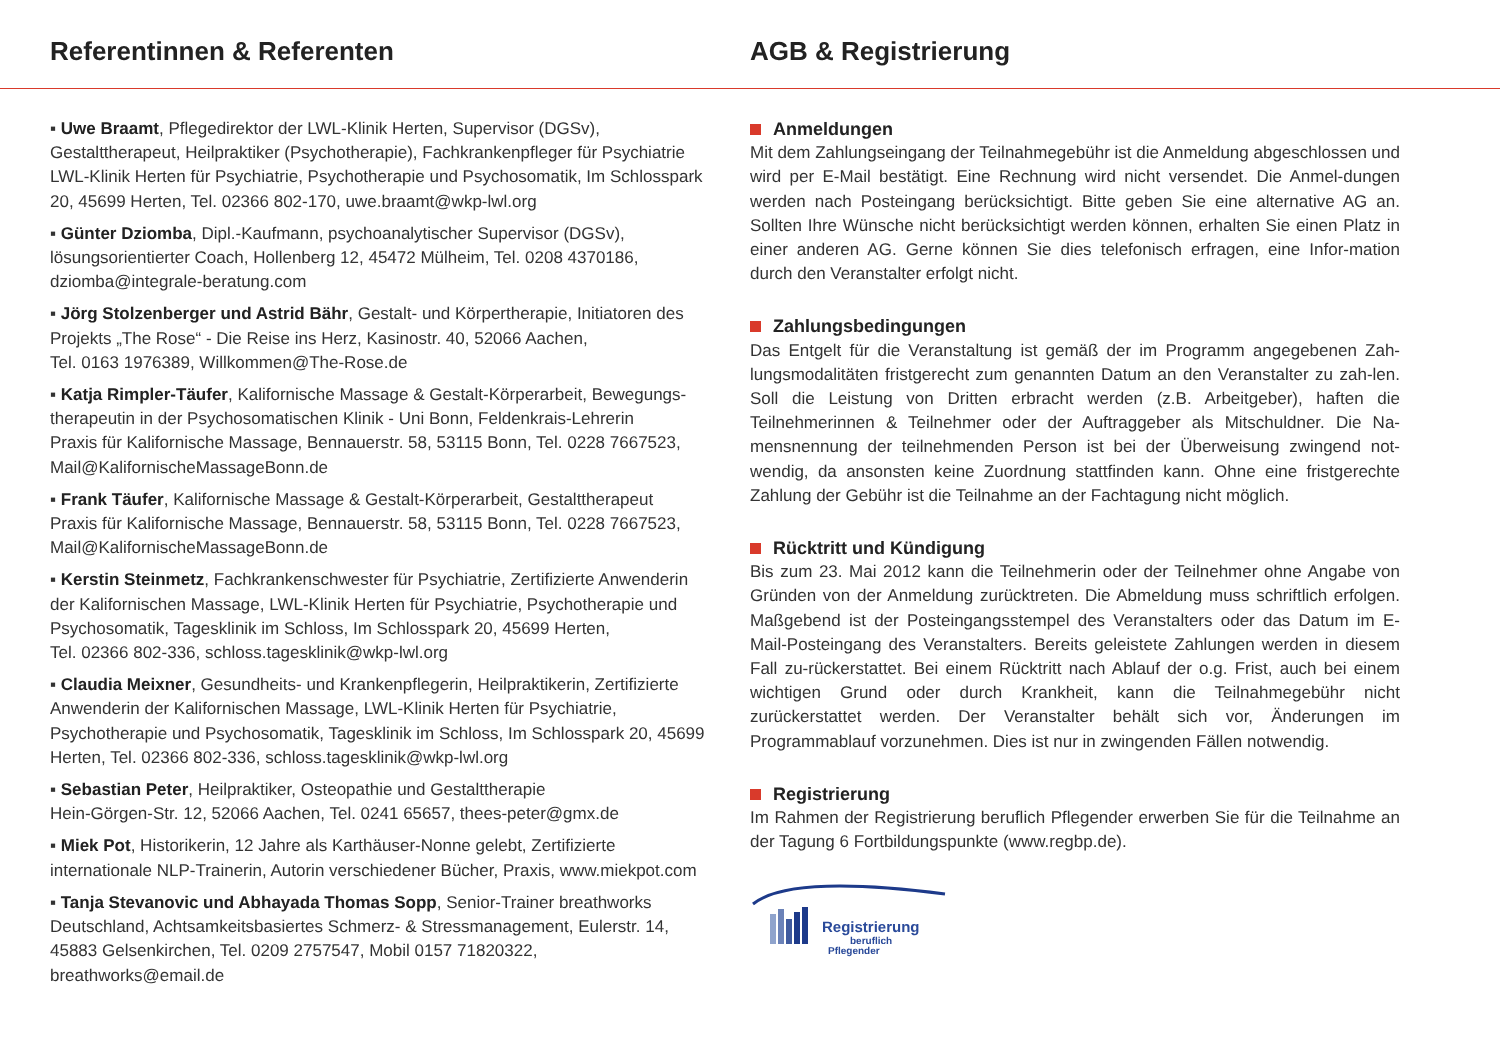Referentinnen & Referenten AGB & Registrierung
▪ Uwe Braamt, Pflegedirektor der LWL-Klinik Herten, Supervisor (DGSv), Gestalttherapeut, Heilpraktiker (Psychotherapie), Fachkrankenpfleger für Psychiatrie LWL-Klinik Herten für Psychiatrie, Psychotherapie und Psychosomatik, Im Schlosspark 20, 45699 Herten, Tel. 02366 802-170, uwe.braamt@wkp-lwl.org
▪ Günter Dziomba, Dipl.-Kaufmann, psychoanalytischer Supervisor (DGSv), lösungsorientierter Coach, Hollenberg 12, 45472 Mülheim, Tel. 0208 4370186, dziomba@integrale-beratung.com
▪ Jörg Stolzenberger und Astrid Bähr, Gestalt- und Körpertherapie, Initiatoren des Projekts „The Rose“ - Die Reise ins Herz, Kasinostr. 40, 52066 Aachen,
Tel. 0163 1976389, Willkommen@The-Rose.de
▪ Katja Rimpler-Täufer, Kalifornische Massage & Gestalt-Körperarbeit, Bewegungs-therapeutin in der Psychosomatischen Klinik - Uni Bonn, Feldenkrais-Lehrerin
Praxis für Kalifornische Massage, Bennauerstr. 58, 53115 Bonn, Tel. 0228 7667523, Mail@KalifornischeMassageBonn.de
▪ Frank Täufer, Kalifornische Massage & Gestalt-Körperarbeit, Gestalttherapeut
Praxis für Kalifornische Massage, Bennauerstr. 58, 53115 Bonn, Tel. 0228 7667523, Mail@KalifornischeMassageBonn.de
▪ Kerstin Steinmetz, Fachkrankenschwester für Psychiatrie, Zertifizierte Anwenderin der Kalifornischen Massage, LWL-Klinik Herten für Psychiatrie, Psychotherapie und Psychosomatik, Tagesklinik im Schloss, Im Schlosspark 20, 45699 Herten,
Tel. 02366 802-336, schloss.tagesklinik@wkp-lwl.org
▪ Claudia Meixner, Gesundheits- und Krankenpflegerin, Heilpraktikerin, Zertifizierte Anwenderin der Kalifornischen Massage, LWL-Klinik Herten für Psychiatrie, Psychotherapie und Psychosomatik, Tagesklinik im Schloss, Im Schlosspark 20, 45699 Herten, Tel. 02366 802-336, schloss.tagesklinik@wkp-lwl.org
▪ Sebastian Peter, Heilpraktiker, Osteopathie und Gestalttherapie
Hein-Görgen-Str. 12, 52066 Aachen, Tel. 0241 65657, thees-peter@gmx.de
▪ Miek Pot, Historikerin, 12 Jahre als Karthäuser-Nonne gelebt, Zertifizierte internationale NLP-Trainerin, Autorin verschiedener Bücher, Praxis, www.miekpot.com
▪ Tanja Stevanovic und Abhayada Thomas Sopp, Senior-Trainer breathworks Deutschland, Achtsamkeitsbasiertes Schmerz- & Stressmanagement, Eulerstr. 14, 45883 Gelsenkirchen, Tel. 0209 2757547, Mobil 0157 71820322, breathworks@email.de
Anmeldungen
Mit dem Zahlungseingang der Teilnahmegebühr ist die Anmeldung abgeschlossen und wird per E-Mail bestätigt. Eine Rechnung wird nicht versendet. Die Anmel-dungen werden nach Posteingang berücksichtigt. Bitte geben Sie eine alternative AG an. Sollten Ihre Wünsche nicht berücksichtigt werden können, erhalten Sie einen Platz in einer anderen AG. Gerne können Sie dies telefonisch erfragen, eine Infor-mation durch den Veranstalter erfolgt nicht.
Zahlungsbedingungen
Das Entgelt für die Veranstaltung ist gemäß der im Programm angegebenen Zah-lungsmodalitäten fristgerecht zum genannten Datum an den Veranstalter zu zah-len. Soll die Leistung von Dritten erbracht werden (z.B. Arbeitgeber), haften die Teilnehmerinnen & Teilnehmer oder der Auftraggeber als Mitschuldner. Die Na-mensnennung der teilnehmenden Person ist bei der Überweisung zwingend not-wendig, da ansonsten keine Zuordnung stattfinden kann. Ohne eine fristgerechte Zahlung der Gebühr ist die Teilnahme an der Fachtagung nicht möglich.
Rücktritt und Kündigung
Bis zum 23. Mai 2012 kann die Teilnehmerin oder der Teilnehmer ohne Angabe von Gründen von der Anmeldung zurücktreten. Die Abmeldung muss schriftlich erfolgen. Maßgebend ist der Posteingangsstempel des Veranstalters oder das Datum im E-Mail-Posteingang des Veranstalters. Bereits geleistete Zahlungen werden in diesem Fall zu-rückerstattet. Bei einem Rücktritt nach Ablauf der o.g. Frist, auch bei einem wichtigen Grund oder durch Krankheit, kann die Teilnahmegebühr nicht zurückerstattet werden. Der Veranstalter behält sich vor, Änderungen im Programmablauf vorzunehmen. Dies ist nur in zwingenden Fällen notwendig.
Registrierung
Im Rahmen der Registrierung beruflich Pflegender erwerben Sie für die Teilnahme an der Tagung 6 Fortbildungspunkte (www.regbp.de).
Registrierung
beruflich
Pflegender